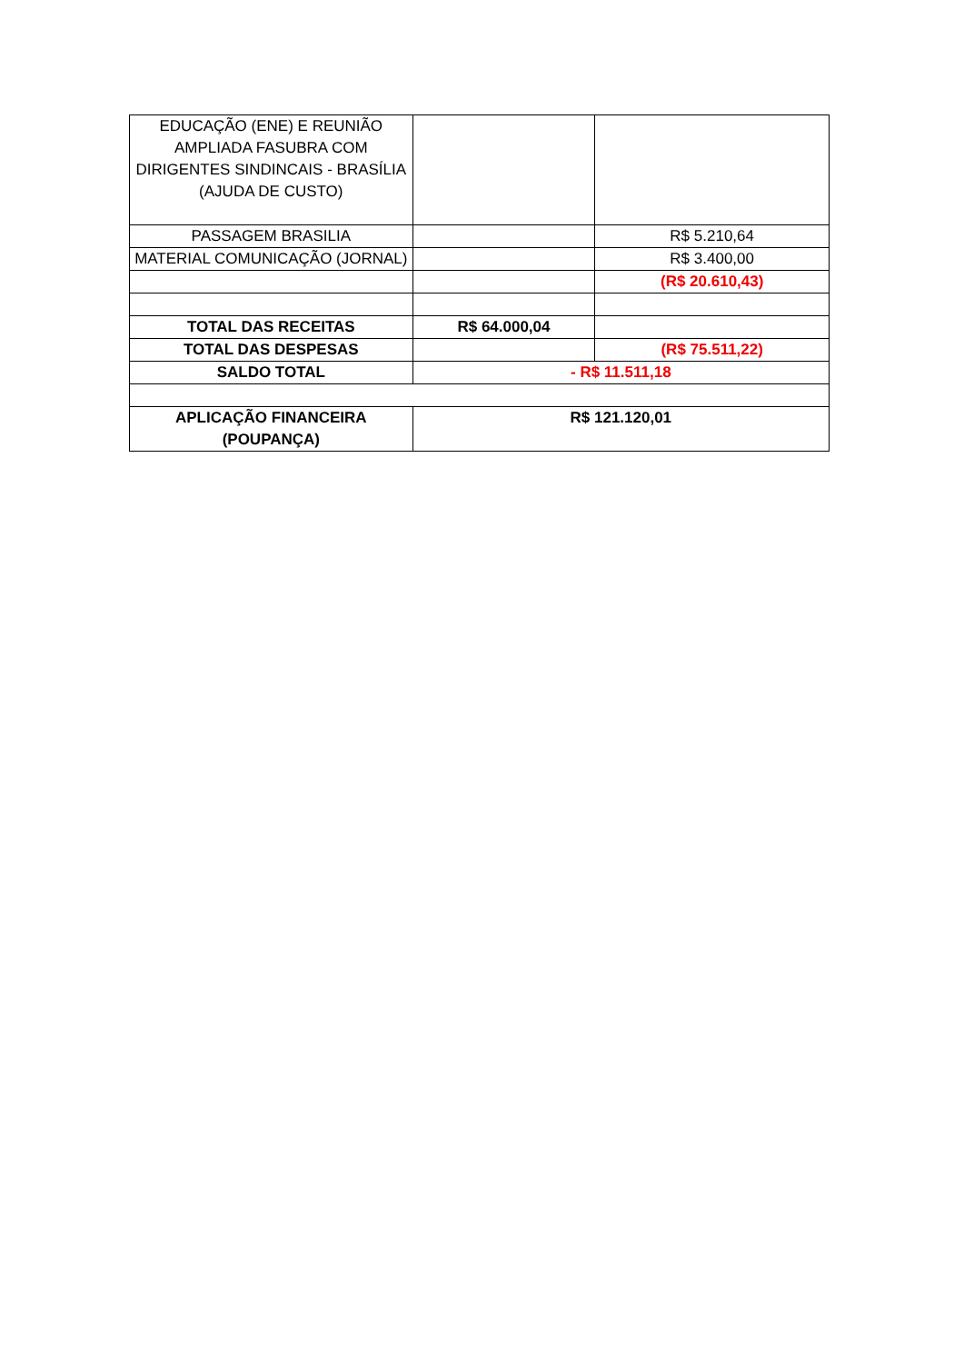| EDUCAÇÃO (ENE) E REUNIÃO AMPLIADA FASUBRA COM DIRIGENTES SINDINCAIS - BRASÍLIA (AJUDA DE CUSTO) | | |
| PASSAGEM BRASILIA | | R$ 5.210,64 |
| MATERIAL COMUNICAÇÃO (JORNAL) | | R$ 3.400,00 |
| | | (R$ 20.610,43) |
| TOTAL DAS RECEITAS | R$ 64.000,04 | |
| TOTAL DAS DESPESAS | | (R$ 75.511,22) |
| SALDO TOTAL | - R$ 11.511,18 | |
| APLICAÇÃO FINANCEIRA (POUPANÇA) | R$ 121.120,01 | |